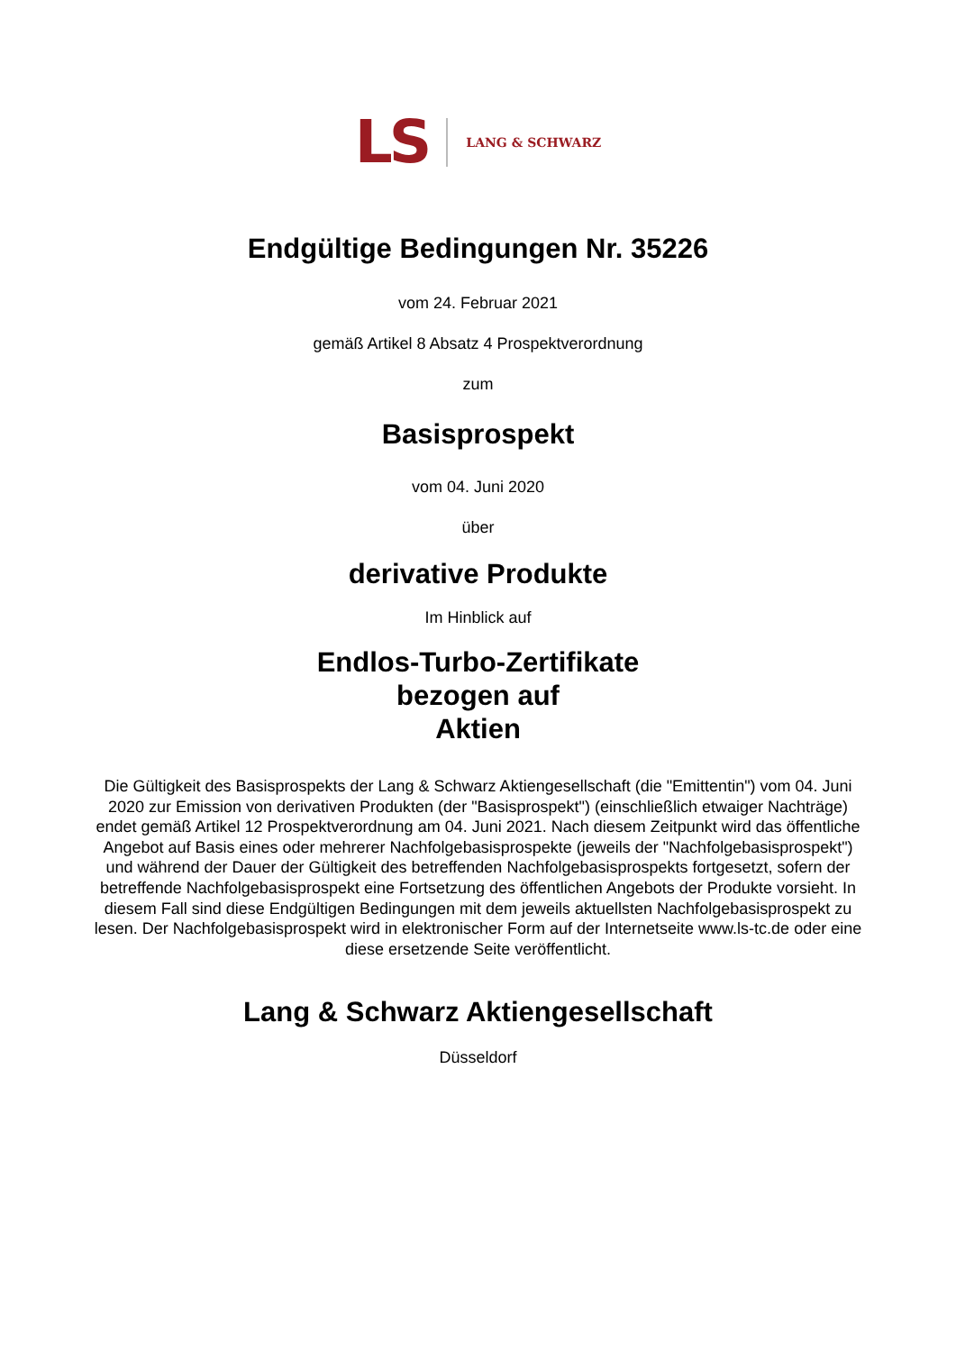LS LANG & SCHWARZ
Endgültige Bedingungen Nr. 35226
vom 24. Februar 2021
gemäß Artikel 8 Absatz 4 Prospektverordnung
zum
Basisprospekt
vom 04. Juni 2020
über
derivative Produkte
Im Hinblick auf
Endlos-Turbo-Zertifikate
bezogen auf
Aktien
Die Gültigkeit des Basisprospekts der Lang & Schwarz Aktiengesellschaft (die "Emittentin") vom 04. Juni 2020 zur Emission von derivativen Produkten (der "Basisprospekt") (einschließlich etwaiger Nachträge) endet gemäß Artikel 12 Prospektverordnung am 04. Juni 2021. Nach diesem Zeitpunkt wird das öffentliche Angebot auf Basis eines oder mehrerer Nachfolgebasisprospekte (jeweils der "Nachfolgebasisprospekt") und während der Dauer der Gültigkeit des betreffenden Nachfolgebasisprospekts fortgesetzt, sofern der betreffende Nachfolgebasisprospekt eine Fortsetzung des öffentlichen Angebots der Produkte vorsieht. In diesem Fall sind diese Endgültigen Bedingungen mit dem jeweils aktuellsten Nachfolgebasisprospekt zu lesen. Der Nachfolgebasisprospekt wird in elektronischer Form auf der Internetseite www.ls-tc.de oder eine diese ersetzende Seite veröffentlicht.
Lang & Schwarz Aktiengesellschaft
Düsseldorf